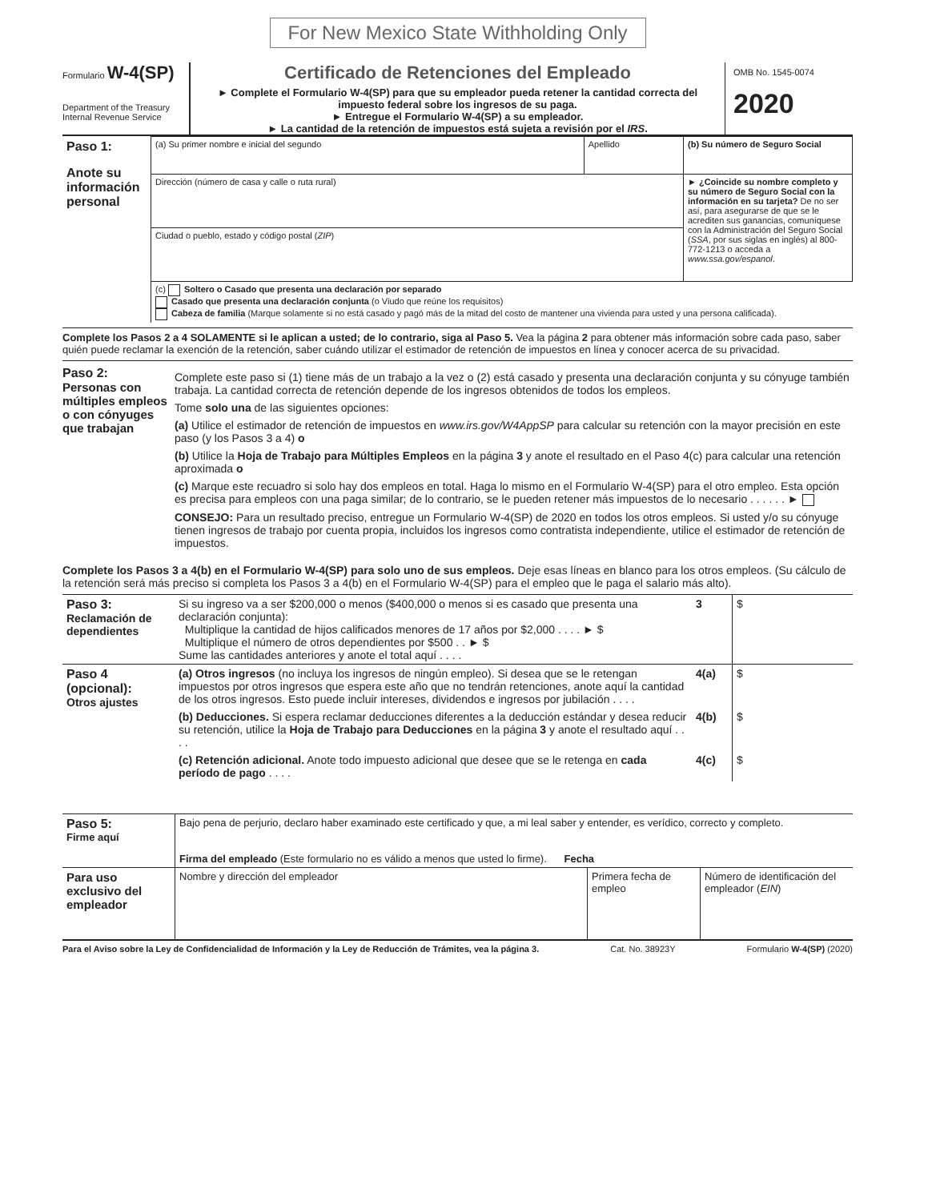For New Mexico State Withholding Only
Formulario W-4(SP)
Department of the Treasury
Internal Revenue Service
Certificado de Retenciones del Empleado
► Complete el Formulario W-4(SP) para que su empleador pueda retener la cantidad correcta del impuesto federal sobre los ingresos de su paga.
► Entregue el Formulario W-4(SP) a su empleador.
► La cantidad de la retención de impuestos está sujeta a revisión por el IRS.
OMB No. 1545-0074
2020
| Paso 1: Anote su información personal | (a) Su primer nombre e inicial del segundo | Apellido | (b) Su número de Seguro Social |
| | Dirección (número de casa y calle o ruta rural) | | ► ¿Coincide su nombre completo y su número de Seguro Social con la información en su tarjeta? De no ser así, para asegurarse de que se le acrediten sus ganancias, comuníquese con la Administración del Seguro Social ( SSA , por sus siglas en inglés) al 800-772-1213 o acceda a www.ssa.gov/espanol . |
| | Ciudad o pueblo, estado y código postal ( ZIP ) | | |
| | (c) Soltero o Casado que presenta una declaración por separado Casado que presenta una declaración conjunta (o Viudo que reúne los requisitos) Cabeza de familia (Marque solamente si no está casado y pagó más de la mitad del costo de mantener una vivienda para usted y una persona calificada). | | |
Complete los Pasos 2 a 4 SOLAMENTE si le aplican a usted; de lo contrario, siga al Paso 5. Vea la página 2 para obtener más información sobre cada paso, saber quién puede reclamar la exención de la retención, saber cuándo utilizar el estimador de retención de impuestos en línea y conocer acerca de su privacidad.
Paso 2:
Personas con múltiples empleos o con cónyuges que trabajan
Complete este paso si (1) tiene más de un trabajo a la vez o (2) está casado y presenta una declaración conjunta y su cónyuge también trabaja. La cantidad correcta de retención depende de los ingresos obtenidos de todos los empleos.
Tome solo una de las siguientes opciones:
(a) Utilice el estimador de retención de impuestos en www.irs.gov/W4AppSP para calcular su retención con la mayor precisión en este paso (y los Pasos 3 a 4) o
(b) Utilice la Hoja de Trabajo para Múltiples Empleos en la página 3 y anote el resultado en el Paso 4(c) para calcular una retención aproximada o
(c) Marque este recuadro si solo hay dos empleos en total. Haga lo mismo en el Formulario W-4(SP) para el otro empleo. Esta opción es precisa para empleos con una paga similar; de lo contrario, se le pueden retener más impuestos de lo necesario . . . . . . ►
CONSEJO: Para un resultado preciso, entregue un Formulario W-4(SP) de 2020 en todos los otros empleos. Si usted y/o su cónyuge tienen ingresos de trabajo por cuenta propia, incluidos los ingresos como contratista independiente, utilice el estimador de retención de impuestos.
Complete los Pasos 3 a 4(b) en el Formulario W-4(SP) para solo uno de sus empleos. Deje esas líneas en blanco para los otros empleos. (Su cálculo de la retención será más preciso si completa los Pasos 3 a 4(b) en el Formulario W-4(SP) para el empleo que le paga el salario más alto).
| Paso 3: Reclamación de dependientes | Si su ingreso va a ser $200,000 o menos ($400,000 o menos si es casado que presenta una declaración conjunta): Multiplique la cantidad de hijos calificados menores de 17 años por $2,000 . . . . ► $ Multiplique el número de otros dependientes por $500 . . ► $ Sume las cantidades anteriores y anote el total aquí . . . . | 3 | $ |
| Paso 4 (opcional): Otros ajustes | (a) Otros ingresos (no incluya los ingresos de ningún empleo). Si desea que se le retengan impuestos por otros ingresos que espera este año que no tendrán retenciones, anote aquí la cantidad de los otros ingresos. Esto puede incluir intereses, dividendos e ingresos por jubilación . . . . | 4(a) | $ |
| | (b) Deducciones. Si espera reclamar deducciones diferentes a la deducción estándar y desea reducir su retención, utilice la Hoja de Trabajo para Deducciones en la página 3 y anote el resultado aquí . . . . | 4(b) | $ |
| | (c) Retención adicional. Anote todo impuesto adicional que desee que se le retenga en cada período de pago . . . . | 4(c) | $ |
| Paso 5: Firme aquí | Bajo pena de perjurio, declaro haber examinado este certificado y que, a mi leal saber y entender, es verídico, correcto y completo. Firma del empleado (Este formulario no es válido a menos que usted lo firme). Fecha | | |
| Para uso exclusivo del empleador | Nombre y dirección del empleador | Primera fecha de empleo | Número de identificación del empleador ( EIN ) |
Para el Aviso sobre la Ley de Confidencialidad de Información y la Ley de Reducción de Trámites, vea la página 3. Cat. No. 38923Y Formulario W-4(SP) (2020)